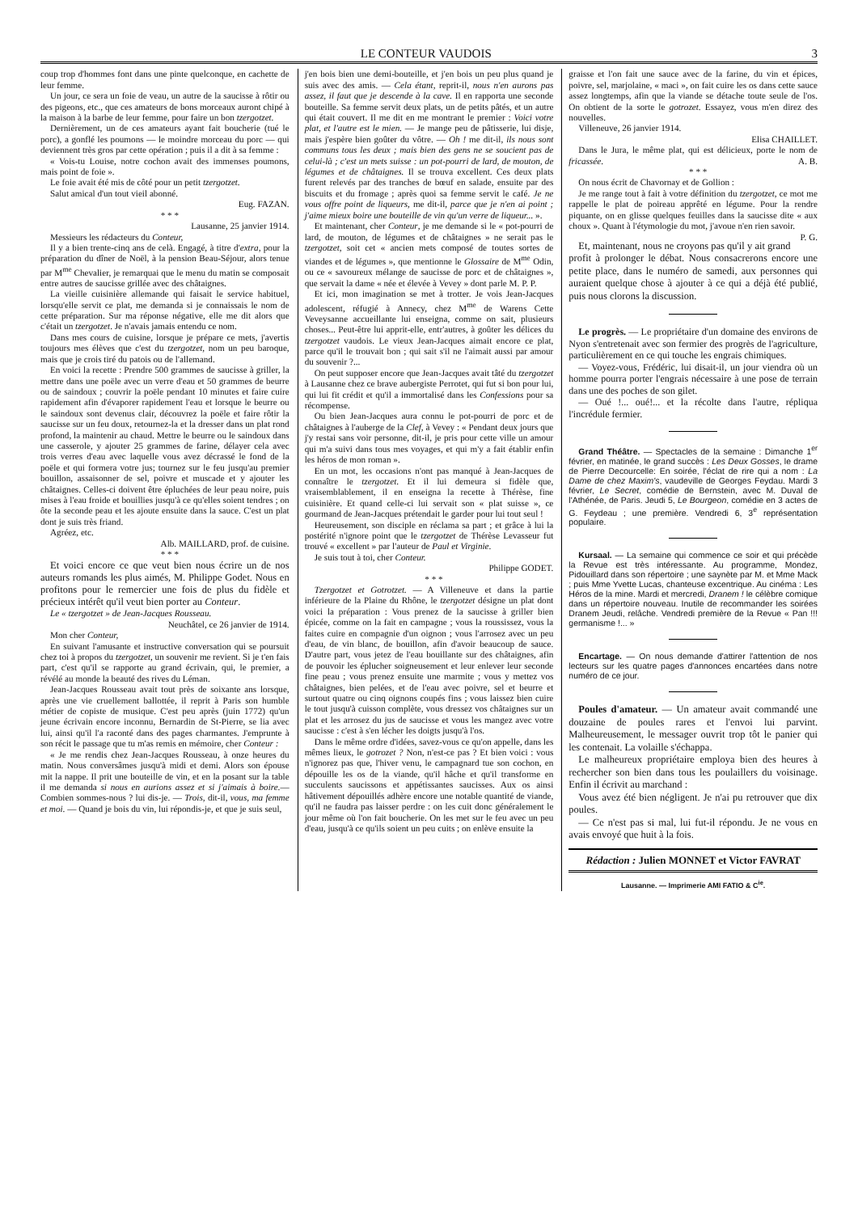LE CONTEUR VAUDOIS 3
coup trop d'hommes font dans une pinte quelconque, en cachette de leur femme.
Un jour, ce sera un foie de veau, un autre de la saucisse à rôtir ou des pigeons, etc., que ces amateurs de bons morceaux auront chipé à la maison à la barbe de leur femme, pour faire un bon tzergotzet.
Dernièrement, un de ces amateurs ayant fait boucherie (tué le porc), a gonflé les poumons — le moindre morceau du porc — qui deviennent très gros par cette opération ; puis il a dit à sa femme :
« Vois-tu Louise, notre cochon avait des immenses poumons, mais point de foie ».
Le foie avait été mis de côté pour un petit tzergotzet.
Salut amical d'un tout vieil abonné.
Eug. FAZAN.
* * *
Lausanne, 25 janvier 1914.
Messieurs les rédacteurs du Conteur,
Il y a bien trente-cinq ans de celà. Engagé, à titre d'extra, pour la préparation du dîner de Noël, à la pension Beau-Séjour, alors tenue par M<sup>me</sup> Chevalier, je remarquai que le menu du matin se composait entre autres de saucisse grillée avec des châtaignes.
La vieille cuisinière allemande qui faisait le service habituel, lorsqu'elle servit ce plat, me demanda si je connaissais le nom de cette préparation. Sur ma réponse négative, elle me dit alors que c'était un tzergotzet. Je n'avais jamais entendu ce nom.
Dans mes cours de cuisine, lorsque je prépare ce mets, j'avertis toujours mes élèves que c'est du tzergotzet, nom un peu baroque, mais que je crois tiré du patois ou de l'allemand.
En voici la recette : Prendre 500 grammes de saucisse à griller, la mettre dans une poële avec un verre d'eau et 50 grammes de beurre ou de saindoux ; couvrir la poële pendant 10 minutes et faire cuire rapidement afin d'évaporer rapidement l'eau et lorsque le beurre ou le saindoux sont devenus clair, découvrez la poële et faire rôtir la saucisse sur un feu doux, retournez-la et la dresser dans un plat rond profond, la maintenir au chaud. Mettre le beurre ou le saindoux dans une casserole, y ajouter 25 grammes de farine, délayer cela avec trois verres d'eau avec laquelle vous avez décrassé le fond de la poële et qui formera votre jus; tournez sur le feu jusqu'au premier bouillon, assaisonner de sel, poivre et muscade et y ajouter les châtaignes. Celles-ci doivent être épluchées de leur peau noire, puis mises à l'eau froide et bouillies jusqu'à ce qu'elles soient tendres ; on ôte la seconde peau et les ajoute ensuite dans la sauce. C'est un plat dont je suis très friand.
Agréez, etc.
Alb. MAILLARD, prof. de cuisine.
* * *
Et voici encore ce que veut bien nous écrire un de nos auteurs romands les plus aimés, M. Philippe Godet. Nous en profitons pour le remercier une fois de plus du fidèle et précieux intérêt qu'il veut bien porter au Conteur.
Le « tzergotzet » de Jean-Jacques Rousseau.
Neuchâtel, ce 26 janvier de 1914.
Mon cher Conteur,
En suivant l'amusante et instructive conversation qui se poursuit chez toi à propos du tzergotzet, un souvenir me revient. Si je t'en fais part, c'est qu'il se rapporte au grand écrivain, qui, le premier, a révélé au monde la beauté des rives du Léman.
Jean-Jacques Rousseau avait tout près de soixante ans lorsque, après une vie cruellement ballottée, il reprit à Paris son humble métier de copiste de musique. C'est peu après (juin 1772) qu'un jeune écrivain encore inconnu, Bernardin de St-Pierre, se lia avec lui, ainsi qu'il l'a raconté dans des pages charmantes. J'emprunte à son récit le passage que tu m'as remis en mémoire, cher Conteur :
« Je me rendis chez Jean-Jacques Rousseau, à onze heures du matin. Nous conversâmes jusqu'à midi et demi. Alors son épouse mit la nappe. Il prit une bouteille de vin, et en la posant sur la table il me demanda si nous en aurions assez et si j'aimais à boire.— Combien sommes-nous ? lui dis-je. — Trois, dit-il, vous, ma femme et moi. — Quand je bois du vin, lui répondis-je, et que je suis seul,
j'en bois bien une demi-bouteille, et j'en bois un peu plus quand je suis avec des amis. — Cela étant, reprit-il, nous n'en aurons pas assez, il faut que je descende à la cave. Il en rapporta une seconde bouteille. Sa femme servit deux plats, un de petits pâtés, et un autre qui était couvert. Il me dit en me montrant le premier : Voici votre plat, et l'autre est le mien. — Je mange peu de pâtisserie, lui disje, mais j'espère bien goûter du vôtre. — Oh ! me dit-il, ils nous sont communs tous les deux ; mais bien des gens ne se soucient pas de celui-là ; c'est un mets suisse : un pot-pourri de lard, de mouton, de légumes et de châtaignes. Il se trouva excellent. Ces deux plats furent relevés par des tranches de bœuf en salade, ensuite par des biscuits et du fromage ; après quoi sa femme servit le café. Je ne vous offre point de liqueurs, me dit-il, parce que je n'en ai point ; j'aime mieux boire une bouteille de vin qu'un verre de liqueur... ».
Et maintenant, cher Conteur, je me demande si le « pot-pourri de lard, de mouton, de légumes et de châtaignes » ne serait pas le tzergotzet, soit cet « ancien mets composé de toutes sortes de viandes et de légumes », que mentionne le Glossaire de M<sup>me</sup> Odin, ou ce « savoureux mélange de saucisse de porc et de châtaignes », que servait la dame « née et élevée à Vevey » dont parle M. P. P.
Et ici, mon imagination se met à trotter. Je vois Jean-Jacques adolescent, réfugié à Annecy, chez M<sup>me</sup> de Warens Cette Veveysanne accueillante lui enseigna, comme on sait, plusieurs choses... Peut-être lui apprit-elle, entr'autres, à goûter les délices du tzergotzet vaudois. Le vieux Jean-Jacques aimait encore ce plat, parce qu'il le trouvait bon ; qui sait s'il ne l'aimait aussi par amour du souvenir ?...
On peut supposer encore que Jean-Jacques avait tâté du tzergotzet à Lausanne chez ce brave aubergiste Perrotet, qui fut si bon pour lui, qui lui fit crédit et qu'il a immortalisé dans les Confessions pour sa récompense.
Ou bien Jean-Jacques aura connu le pot-pourri de porc et de châtaignes à l'auberge de la Clef, à Vevey : « Pendant deux jours que j'y restai sans voir personne, dit-il, je pris pour cette ville un amour qui m'a suivi dans tous mes voyages, et qui m'y a fait établir enfin les héros de mon roman ».
En un mot, les occasions n'ont pas manqué à Jean-Jacques de connaître le tzergotzet. Et il lui demeura si fidèle que, vraisemblablement, il en enseigna la recette à Thérèse, fine cuisinière. Et quand celle-ci lui servait son « plat suisse », ce gourmand de Jean-Jacques prétendait le garder pour lui tout seul !
Heureusement, son disciple en réclama sa part ; et grâce à lui la postérité n'ignore point que le tzergotzet de Thérèse Levasseur fut trouvé « excellent » par l'auteur de Paul et Virginie.
Je suis tout à toi, cher Conteur.
Philippe GODET.
* * *
Tzergotzet et Gotrotzet. — A Villeneuve et dans la partie inférieure de la Plaine du Rhône, le tzergotzet désigne un plat dont voici la préparation : Vous prenez de la saucisse à griller bien épicée, comme on la fait en campagne ; vous la roussissez, vous la faites cuire en compagnie d'un oignon ; vous l'arrosez avec un peu d'eau, de vin blanc, de bouillon, afin d'avoir beaucoup de sauce. D'autre part, vous jetez de l'eau bouillante sur des châtaignes, afin de pouvoir les éplucher soigneusement et leur enlever leur seconde fine peau ; vous prenez ensuite une marmite ; vous y mettez vos châtaignes, bien pelées, et de l'eau avec poivre, sel et beurre et surtout quatre ou cinq oignons coupés fins ; vous laissez bien cuire le tout jusqu'à cuisson complète, vous dressez vos châtaignes sur un plat et les arrosez du jus de saucisse et vous les mangez avec votre saucisse : c'est à s'en lécher les doigts jusqu'à l'os.
Dans le même ordre d'idées, savez-vous ce qu'on appelle, dans les mêmes lieux, le gotrozet ? Non, n'est-ce pas ? Et bien voici : vous n'ignorez pas que, l'hiver venu, le campagnard tue son cochon, en dépouille les os de la viande, qu'il hâche et qu'il transforme en succulents saucissons et appétissantes saucisses. Aux os ainsi hâtivement dépouillés adhère encore une notable quantité de viande, qu'il ne faudra pas laisser perdre : on les cuit donc généralement le jour même où l'on fait boucherie. On les met sur le feu avec un peu d'eau, jusqu'à ce qu'ils soient un peu cuits ; on enlève ensuite la
graisse et l'on fait une sauce avec de la farine, du vin et épices, poivre, sel, marjolaine, « maci », on fait cuire les os dans cette sauce assez longtemps, afin que la viande se détache toute seule de l'os. On obtient de la sorte le gotrozet. Essayez, vous m'en direz des nouvelles.
Villeneuve, 26 janvier 1914.
Elisa CHAILLET.
Dans le Jura, le même plat, qui est délicieux, porte le nom de fricassée. A. B.
* * *
On nous écrit de Chavornay et de Gollion :
Je me range tout à fait à votre définition du tzergotzet, ce mot me rappelle le plat de poireau apprêté en légume. Pour la rendre piquante, on en glisse quelques feuilles dans la saucisse dite « aux choux ». Quant à l'étymologie du mot, j'avoue n'en rien savoir. P. G.
Et, maintenant, nous ne croyons pas qu'il y ait grand profit à prolonger le débat. Nous consacrerons encore une petite place, dans le numéro de samedi, aux personnes qui auraient quelque chose à ajouter à ce qui a déjà été publié, puis nous clorons la discussion.
Le progrès. — Le propriétaire d'un domaine des environs de Nyon s'entretenait avec son fermier des progrès de l'agriculture, particulièrement en ce qui touche les engrais chimiques.
— Voyez-vous, Frédéric, lui disait-il, un jour viendra où un homme pourra porter l'engrais nécessaire à une pose de terrain dans une des poches de son gilet.
— Oué !... oué!... et la récolte dans l'autre, répliqua l'incrédule fermier.
Grand Théâtre. — Spectacles de la semaine : Dimanche 1<sup>er</sup> février, en matinée, le grand succès : Les Deux Gosses, le drame de Pierre Decourcelle: En soirée, l'éclat de rire qui a nom : La Dame de chez Maxim's, vaudeville de Georges Feydau. Mardi 3 février, Le Secret, comédie de Bernstein, avec M. Duval de l'Athénée, de Paris. Jeudi 5, Le Bourgeon, comédie en 3 actes de G. Feydeau ; une première. Vendredi 6, 3<sup>e</sup> représentation populaire.
Kursaal. — La semaine qui commence ce soir et qui précède la Revue est très intéressante. Au programme, Mondez, Pidouillard dans son répertoire ; une saynète par M. et Mme Mack ; puis Mme Yvette Lucas, chanteuse excentrique. Au cinéma : Les Héros de la mine. Mardi et mercredi, Dranem ! le célèbre comique dans un répertoire nouveau. Inutile de recommander les soirées Dranem Jeudi, relâche. Vendredi première de la Revue « Pan !!! germanisme !... »
Encartage. — On nous demande d'attirer l'attention de nos lecteurs sur les quatre pages d'annonces encartées dans notre numéro de ce jour.
Poules d'amateur. — Un amateur avait commandé une douzaine de poules rares et l'envoi lui parvint. Malheureusement, le messager ouvrit trop tôt le panier qui les contenait. La volaille s'échappa.
Le malheureux propriétaire employa bien des heures à rechercher son bien dans tous les poulaillers du voisinage. Enfin il écrivit au marchand :
Vous avez été bien négligent. Je n'ai pu retrouver que dix poules.
— Ce n'est pas si mal, lui fut-il répondu. Je ne vous en avais envoyé que huit à la fois.
Rédaction : Julien MONNET et Victor FAVRAT
Lausanne. — Imprimerie AMI FATIO & C<sup>ie</sup>.